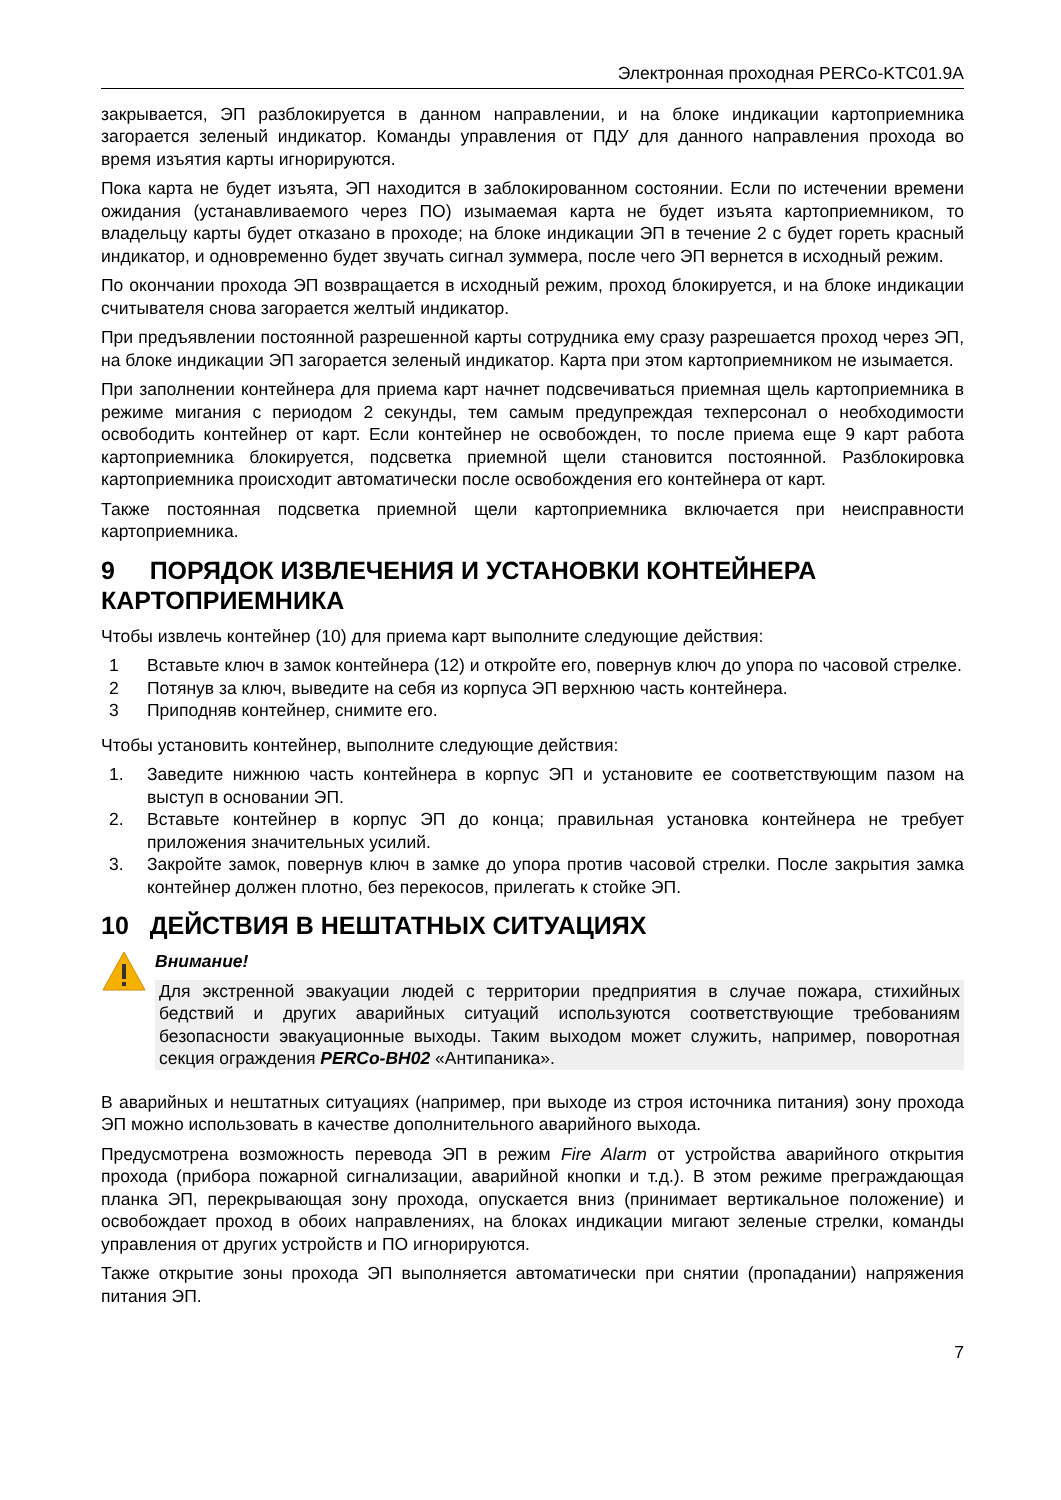Электронная проходная PERCo-KTC01.9A
закрывается, ЭП разблокируется в данном направлении, и на блоке индикации картоприемника загорается зеленый индикатор. Команды управления от ПДУ для данного направления прохода во время изъятия карты игнорируются.
Пока карта не будет изъята, ЭП находится в заблокированном состоянии. Если по истечении времени ожидания (устанавливаемого через ПО) изымаемая карта не будет изъята картоприемником, то владельцу карты будет отказано в проходе; на блоке индикации ЭП в течение 2 с будет гореть красный индикатор, и одновременно будет звучать сигнал зуммера, после чего ЭП вернется в исходный режим.
По окончании прохода ЭП возвращается в исходный режим, проход блокируется, и на блоке индикации считывателя снова загорается желтый индикатор.
При предъявлении постоянной разрешенной карты сотрудника ему сразу разрешается проход через ЭП, на блоке индикации ЭП загорается зеленый индикатор. Карта при этом картоприемником не изымается.
При заполнении контейнера для приема карт начнет подсвечиваться приемная щель картоприемника в режиме мигания с периодом 2 секунды, тем самым предупреждая техперсонал о необходимости освободить контейнер от карт. Если контейнер не освобожден, то после приема еще 9 карт работа картоприемника блокируется, подсветка приемной щели становится постоянной. Разблокировка картоприемника происходит автоматически после освобождения его контейнера от карт.
Также постоянная подсветка приемной щели картоприемника включается при неисправности картоприемника.
9 ПОРЯДОК ИЗВЛЕЧЕНИЯ И УСТАНОВКИ КОНТЕЙНЕРА КАРТОПРИЕМНИКА
Чтобы извлечь контейнер (10) для приема карт выполните следующие действия:
1 Вставьте ключ в замок контейнера (12) и откройте его, повернув ключ до упора по часовой стрелке.
2 Потянув за ключ, выведите на себя из корпуса ЭП верхнюю часть контейнера.
3 Приподняв контейнер, снимите его.
Чтобы установить контейнер, выполните следующие действия:
1. Заведите нижнюю часть контейнера в корпус ЭП и установите ее соответствующим пазом на выступ в основании ЭП.
2. Вставьте контейнер в корпус ЭП до конца; правильная установка контейнера не требует приложения значительных усилий.
3. Закройте замок, повернув ключ в замке до упора против часовой стрелки. После закрытия замка контейнер должен плотно, без перекосов, прилегать к стойке ЭП.
10 ДЕЙСТВИЯ В НЕШТАТНЫХ СИТУАЦИЯХ
Внимание!
Для экстренной эвакуации людей с территории предприятия в случае пожара, стихийных бедствий и других аварийных ситуаций используются соответствующие требованиям безопасности эвакуационные выходы. Таким выходом может служить, например, поворотная секция ограждения PERCo-BH02 «Антипаника».
В аварийных и нештатных ситуациях (например, при выходе из строя источника питания) зону прохода ЭП можно использовать в качестве дополнительного аварийного выхода.
Предусмотрена возможность перевода ЭП в режим Fire Alarm от устройства аварийного открытия прохода (прибора пожарной сигнализации, аварийной кнопки и т.д.). В этом режиме преграждающая планка ЭП, перекрывающая зону прохода, опускается вниз (принимает вертикальное положение) и освобождает проход в обоих направлениях, на блоках индикации мигают зеленые стрелки, команды управления от других устройств и ПО игнорируются.
Также открытие зоны прохода ЭП выполняется автоматически при снятии (пропадании) напряжения питания ЭП.
7